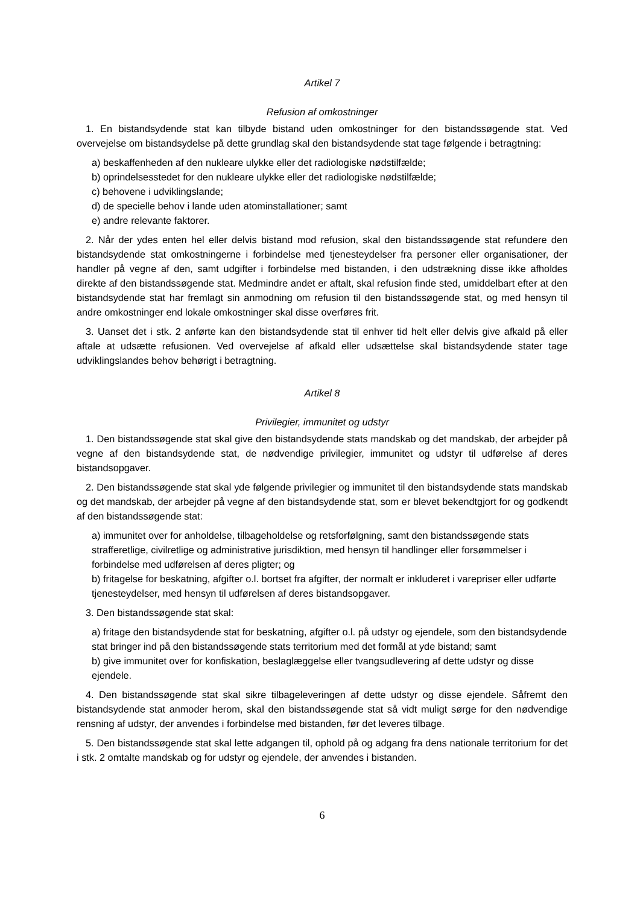Artikel 7
Refusion af omkostninger
1. En bistandsydende stat kan tilbyde bistand uden omkostninger for den bistandssøgende stat. Ved overvejelse om bistandsydelse på dette grundlag skal den bistandsydende stat tage følgende i betragtning:
a) beskaffenheden af den nukleare ulykke eller det radiologiske nødstilfælde;
b) oprindelsesstedet for den nukleare ulykke eller det radiologiske nødstilfælde;
c) behovene i udviklingslande;
d) de specielle behov i lande uden atominstallationer; samt
e) andre relevante faktorer.
2. Når der ydes enten hel eller delvis bistand mod refusion, skal den bistandssøgende stat refundere den bistandsydende stat omkostningerne i forbindelse med tjenesteydelser fra personer eller organisationer, der handler på vegne af den, samt udgifter i forbindelse med bistanden, i den udstrækning disse ikke afholdes direkte af den bistandssøgende stat. Medmindre andet er aftalt, skal refusion finde sted, umiddelbart efter at den bistandsydende stat har fremlagt sin anmodning om refusion til den bistandssøgende stat, og med hensyn til andre omkostninger end lokale omkostninger skal disse overføres frit.
3. Uanset det i stk. 2 anførte kan den bistandsydende stat til enhver tid helt eller delvis give afkald på eller aftale at udsætte refusionen. Ved overvejelse af afkald eller udsættelse skal bistandsydende stater tage udviklingslandes behov behørigt i betragtning.
Artikel 8
Privilegier, immunitet og udstyr
1. Den bistandssøgende stat skal give den bistandsydende stats mandskab og det mandskab, der arbejder på vegne af den bistandsydende stat, de nødvendige privilegier, immunitet og udstyr til udførelse af deres bistandsopgaver.
2. Den bistandssøgende stat skal yde følgende privilegier og immunitet til den bistandsydende stats mandskab og det mandskab, der arbejder på vegne af den bistandsydende stat, som er blevet bekendtgjort for og godkendt af den bistandssøgende stat:
a) immunitet over for anholdelse, tilbageholdelse og retsforfølgning, samt den bistandssøgende stats strafferetlige, civilretlige og administrative jurisdiktion, med hensyn til handlinger eller forsømmelser i forbindelse med udførelsen af deres pligter; og
b) fritagelse for beskatning, afgifter o.l. bortset fra afgifter, der normalt er inkluderet i varepriser eller udførte tjenesteydelser, med hensyn til udførelsen af deres bistandsopgaver.
3. Den bistandssøgende stat skal:
a) fritage den bistandsydende stat for beskatning, afgifter o.l. på udstyr og ejendele, som den bistandsydende stat bringer ind på den bistandssøgende stats territorium med det formål at yde bistand; samt
b) give immunitet over for konfiskation, beslaglæggelse eller tvangsudlevering af dette udstyr og disse ejendele.
4. Den bistandssøgende stat skal sikre tilbageleveringen af dette udstyr og disse ejendele. Såfremt den bistandsydende stat anmoder herom, skal den bistandssøgende stat så vidt muligt sørge for den nødvendige rensning af udstyr, der anvendes i forbindelse med bistanden, før det leveres tilbage.
5. Den bistandssøgende stat skal lette adgangen til, ophold på og adgang fra dens nationale territorium for det i stk. 2 omtalte mandskab og for udstyr og ejendele, der anvendes i bistanden.
6